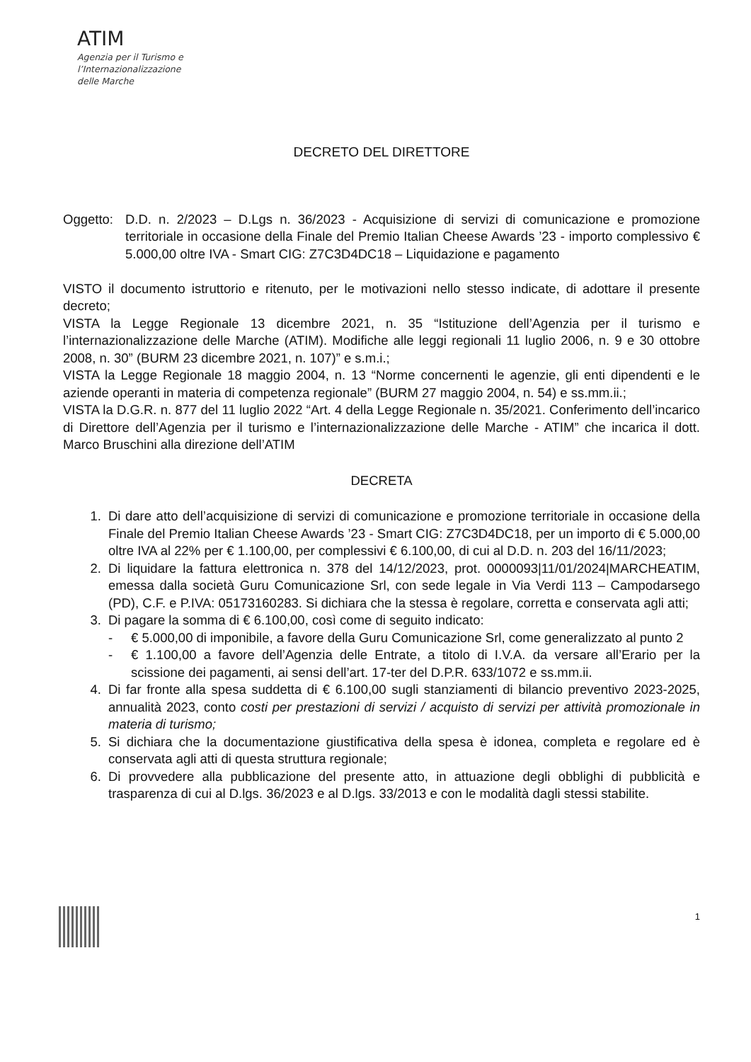ATIM
Agenzia per il Turismo e
l’Internazionalizzazione
delle Marche
DECRETO DEL DIRETTORE
Oggetto:
D.D. n. 2/2023 – D.Lgs n. 36/2023 - Acquisizione di servizi di comunicazione e promozione territoriale in occasione della Finale del Premio Italian Cheese Awards ’23 - importo complessivo € 5.000,00 oltre IVA - Smart CIG: Z7C3D4DC18 – Liquidazione e pagamento
VISTO il documento istruttorio e ritenuto, per le motivazioni nello stesso indicate, di adottare il presente decreto;
VISTA la Legge Regionale 13 dicembre 2021, n. 35 “Istituzione dell’Agenzia per il turismo e l’internazionalizzazione delle Marche (ATIM). Modifiche alle leggi regionali 11 luglio 2006, n. 9 e 30 ottobre 2008, n. 30” (BURM 23 dicembre 2021, n. 107)” e s.m.i.;
VISTA la Legge Regionale 18 maggio 2004, n. 13 “Norme concernenti le agenzie, gli enti dipendenti e le aziende operanti in materia di competenza regionale” (BURM 27 maggio 2004, n. 54) e ss.mm.ii.;
VISTA la D.G.R. n. 877 del 11 luglio 2022 “Art. 4 della Legge Regionale n. 35/2021. Conferimento dell’incarico di Direttore dell’Agenzia per il turismo e l’internazionalizzazione delle Marche - ATIM” che incarica il dott. Marco Bruschini alla direzione dell’ATIM
DECRETA
1. Di dare atto dell’acquisizione di servizi di comunicazione e promozione territoriale in occasione della Finale del Premio Italian Cheese Awards ’23 - Smart CIG: Z7C3D4DC18, per un importo di € 5.000,00 oltre IVA al 22% per € 1.100,00, per complessivi € 6.100,00, di cui al D.D. n. 203 del 16/11/2023;
2. Di liquidare la fattura elettronica n. 378 del 14/12/2023, prot. 0000093|11/01/2024|MARCHEATIM, emessa dalla società Guru Comunicazione Srl, con sede legale in Via Verdi 113 – Campodarsego (PD), C.F. e P.IVA: 05173160283. Si dichiara che la stessa è regolare, corretta e conservata agli atti;
3. Di pagare la somma di € 6.100,00, così come di seguito indicato:
- € 5.000,00 di imponibile, a favore della Guru Comunicazione Srl, come generalizzato al punto 2
- € 1.100,00 a favore dell’Agenzia delle Entrate, a titolo di I.V.A. da versare all’Erario per la scissione dei pagamenti, ai sensi dell’art. 17-ter del D.P.R. 633/1072 e ss.mm.ii.
4. Di far fronte alla spesa suddetta di € 6.100,00 sugli stanziamenti di bilancio preventivo 2023-2025, annualità 2023, conto costi per prestazioni di servizi / acquisto di servizi per attività promozionale in materia di turismo;
5. Si dichiara che la documentazione giustificativa della spesa è idonea, completa e regolare ed è conservata agli atti di questa struttura regionale;
6. Di provvedere alla pubblicazione del presente atto, in attuazione degli obblighi di pubblicità e trasparenza di cui al D.lgs. 36/2023 e al D.lgs. 33/2013 e con le modalità dagli stessi stabilite.
1